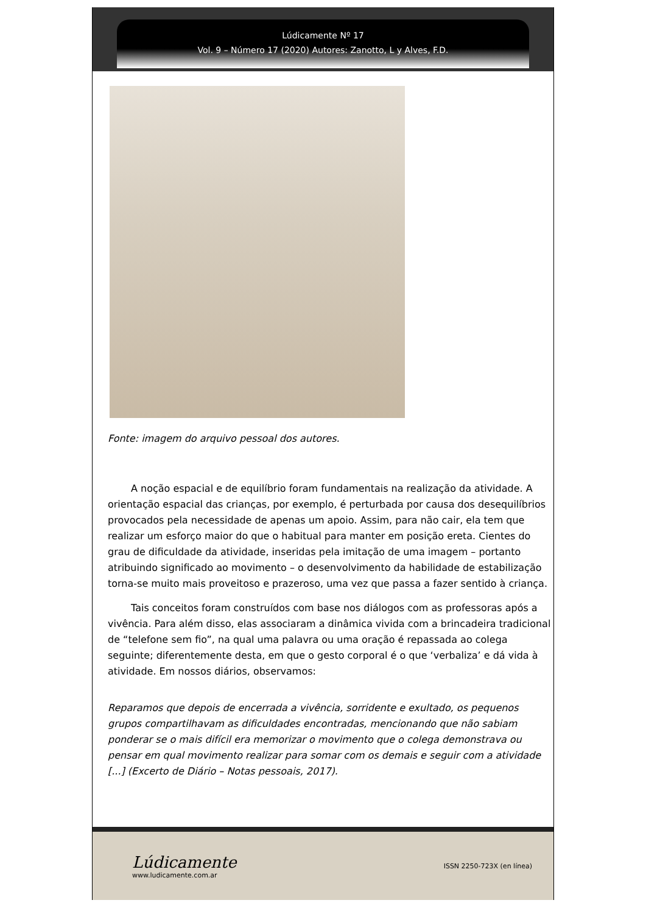Lúdicamente Nº 17
Vol. 9 – Número 17 (2020) Autores: Zanotto, L y Alves, F.D.
Fonte: imagem do arquivo pessoal dos autores.
A noção espacial e de equilíbrio foram fundamentais na realização da atividade. A orientação espacial das crianças, por exemplo, é perturbada por causa dos desequilíbrios provocados pela necessidade de apenas um apoio. Assim, para não cair, ela tem que realizar um esforço maior do que o habitual para manter em posição ereta. Cientes do grau de dificuldade da atividade, inseridas pela imitação de uma imagem – portanto atribuindo significado ao movimento – o desenvolvimento da habilidade de estabilização torna-se muito mais proveitoso e prazeroso, uma vez que passa a fazer sentido à criança.
Tais conceitos foram construídos com base nos diálogos com as professoras após a vivência. Para além disso, elas associaram a dinâmica vivida com a brincadeira tradicional de “telefone sem fio”, na qual uma palavra ou uma oração é repassada ao colega seguinte; diferentemente desta, em que o gesto corporal é o que ‘verbaliza’ e dá vida à atividade. Em nossos diários, observamos:
Reparamos que depois de encerrada a vivência, sorridente e exultado, os pequenos grupos compartilhavam as dificuldades encontradas, mencionando que não sabiam ponderar se o mais difícil era memorizar o movimento que o colega demonstrava ou pensar em qual movimento realizar para somar com os demais e seguir com a atividade [...] (Excerto de Diário – Notas pessoais, 2017).
Lúdicamente
www.ludicamente.com.ar
ISSN 2250-723X (en línea)